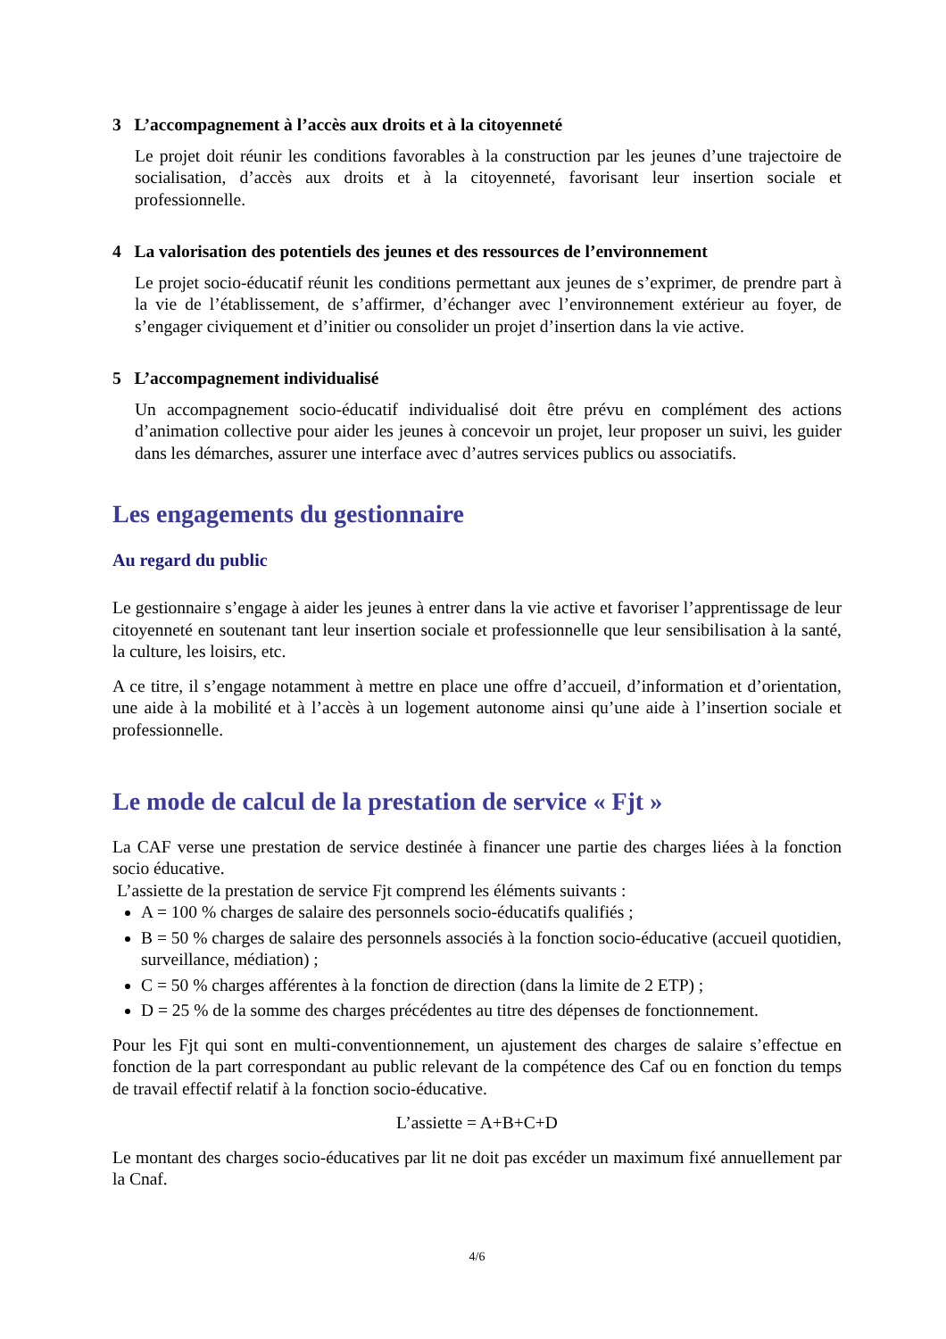3 L’accompagnement à l’accès aux droits et à la citoyenneté
Le projet doit réunir les conditions favorables à la construction par les jeunes d’une trajectoire de socialisation, d’accès aux droits et à la citoyenneté, favorisant leur insertion sociale et professionnelle.
4 La valorisation des potentiels des jeunes et des ressources de l’environnement
Le projet socio-éducatif réunit les conditions permettant aux jeunes de s’exprimer, de prendre part à la vie de l’établissement, de s’affirmer, d’échanger avec l’environnement extérieur au foyer, de s’engager civiquement et d’initier ou consolider un projet d’insertion dans la vie active.
5 L’accompagnement individualisé
Un accompagnement socio-éducatif individualisé doit être prévu en complément des actions d’animation collective pour aider les jeunes à concevoir un projet, leur proposer un suivi, les guider dans les démarches, assurer une interface avec d’autres services publics ou associatifs.
Les engagements du gestionnaire
Au regard du public
Le gestionnaire s’engage à aider les jeunes à entrer dans la vie active et favoriser l’apprentissage de leur citoyenneté en soutenant tant leur insertion sociale et professionnelle que leur sensibilisation à la santé, la culture, les loisirs, etc.
A ce titre, il s’engage notamment à mettre en place une offre d’accueil, d’information et d’orientation, une aide à la mobilité et à l’accès à un logement autonome ainsi qu’une aide à l’insertion sociale et professionnelle.
Le mode de calcul de la prestation de service « Fjt »
La CAF verse une prestation de service destinée à financer une partie des charges liées à la fonction socio éducative.
L’assiette de la prestation de service Fjt comprend les éléments suivants :
A = 100 % charges de salaire des personnels socio-éducatifs qualifiés ;
B = 50 % charges de salaire des personnels associés à la fonction socio-éducative (accueil quotidien, surveillance, médiation) ;
C = 50 % charges afférentes à la fonction de direction (dans la limite de 2 ETP) ;
D = 25 % de la somme des charges précédentes au titre des dépenses de fonctionnement.
Pour les Fjt qui sont en multi-conventionnement, un ajustement des charges de salaire s’effectue en fonction de la part correspondant au public relevant de la compétence des Caf ou en fonction du temps de travail effectif relatif à la fonction socio-éducative.
L’assiette = A+B+C+D
Le montant des charges socio-éducatives par lit ne doit pas excéder un maximum fixé annuellement par la Cnaf.
4/6